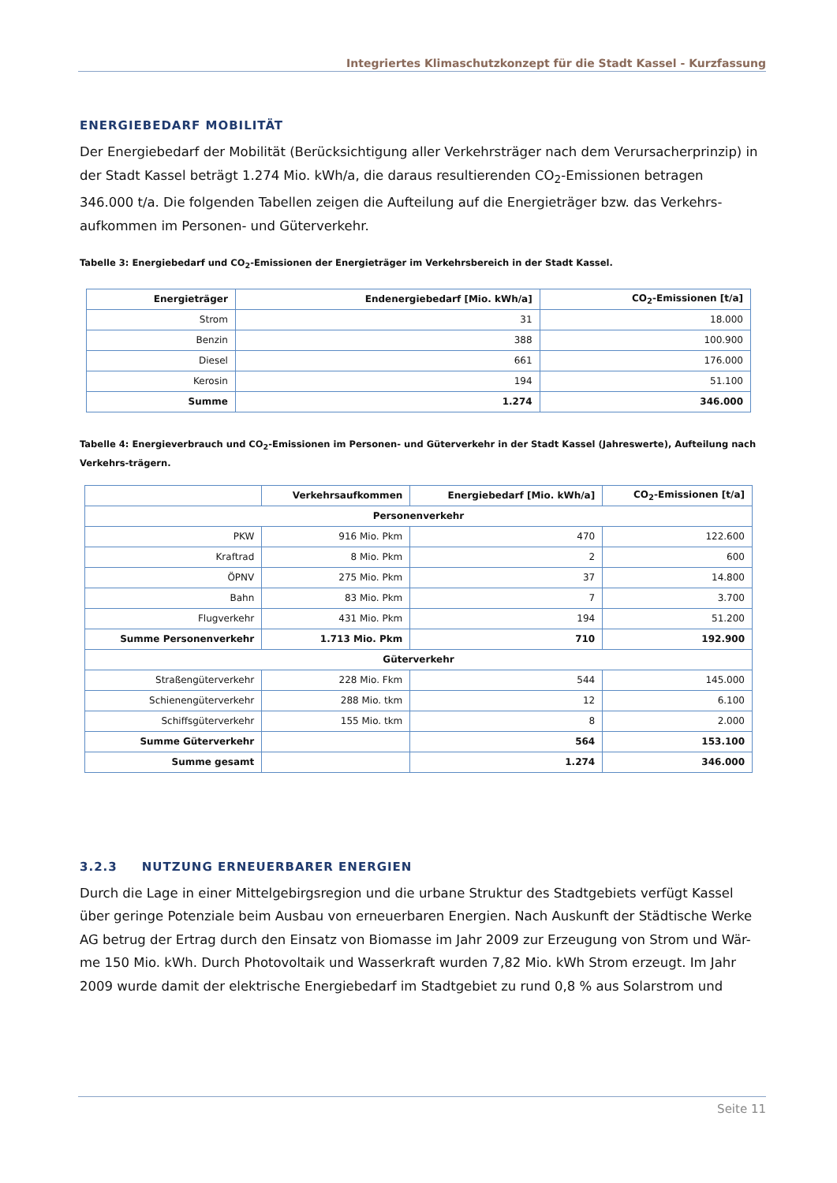Integriertes Klimaschutzkonzept für die Stadt Kassel - Kurzfassung
ENERGIEBEDARF MOBILITÄT
Der Energiebedarf der Mobilität (Berücksichtigung aller Verkehrsträger nach dem Verursacherprinzip) in der Stadt Kassel beträgt 1.274 Mio. kWh/a, die daraus resultierenden CO<sub>2</sub>-Emissionen betragen 346.000 t/a. Die folgenden Tabellen zeigen die Aufteilung auf die Energieträger bzw. das Verkehrs-aufkommen im Personen- und Güterverkehr.
Tabelle 3: Energiebedarf und CO<sub>2</sub>-Emissionen der Energieträger im Verkehrsbereich in der Stadt Kassel.
| Energieträger | Endenergiebedarf [Mio. kWh/a] | CO<sub>2</sub>-Emissionen [t/a] |
| --- | --- | --- |
| Strom | 31 | 18.000 |
| Benzin | 388 | 100.900 |
| Diesel | 661 | 176.000 |
| Kerosin | 194 | 51.100 |
| Summe | 1.274 | 346.000 |
Tabelle 4: Energieverbrauch und CO<sub>2</sub>-Emissionen im Personen- und Güterverkehr in der Stadt Kassel (Jahreswerte), Aufteilung nach Verkehrs-trägern.
| | Verkehrsaufkommen | Energiebedarf [Mio. kWh/a] | CO<sub>2</sub>-Emissionen [t/a] |
| --- | --- | --- | --- |
| Personenverkehr | | | |
| PKW | 916 Mio. Pkm | 470 | 122.600 |
| Kraftrad | 8 Mio. Pkm | 2 | 600 |
| ÖPNV | 275 Mio. Pkm | 37 | 14.800 |
| Bahn | 83 Mio. Pkm | 7 | 3.700 |
| Flugverkehr | 431 Mio. Pkm | 194 | 51.200 |
| Summe Personenverkehr | 1.713 Mio. Pkm | 710 | 192.900 |
| Güterverkehr | | | |
| Straßengüterverkehr | 228 Mio. Fkm | 544 | 145.000 |
| Schienengüterverkehr | 288 Mio. tkm | 12 | 6.100 |
| Schiffsgüterverkehr | 155 Mio. tkm | 8 | 2.000 |
| Summe Güterverkehr | | 564 | 153.100 |
| Summe gesamt | | 1.274 | 346.000 |
3.2.3 NUTZUNG ERNEUERBARER ENERGIEN
Durch die Lage in einer Mittelgebirgsregion und die urbane Struktur des Stadtgebiets verfügt Kassel über geringe Potenziale beim Ausbau von erneuerbaren Energien. Nach Auskunft der Städtische Werke AG betrug der Ertrag durch den Einsatz von Biomasse im Jahr 2009 zur Erzeugung von Strom und Wär-me 150 Mio. kWh. Durch Photovoltaik und Wasserkraft wurden 7,82 Mio. kWh Strom erzeugt. Im Jahr 2009 wurde damit der elektrische Energiebedarf im Stadtgebiet zu rund 0,8 % aus Solarstrom und
Seite 11